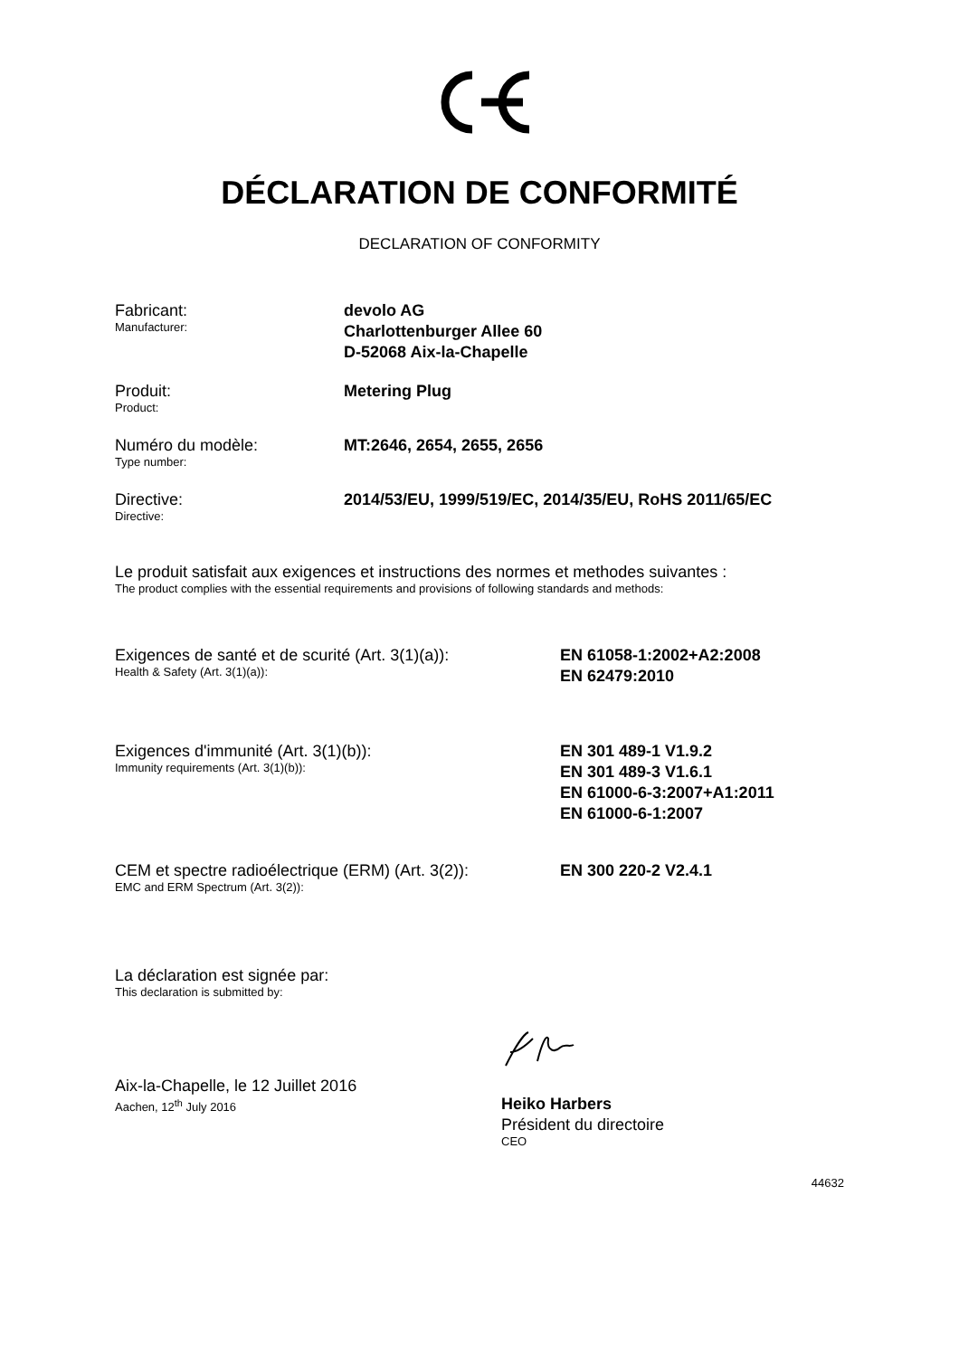DÉCLARATION DE CONFORMITÉ
DECLARATION OF CONFORMITY
Fabricant:
Manufacturer:
devolo AG
Charlottenburger Allee 60
D-52068 Aix-la-Chapelle
Produit:
Product:
Metering Plug
Numéro du modèle:
Type number:
MT:2646, 2654, 2655, 2656
Directive:
Directive:
2014/53/EU, 1999/519/EC, 2014/35/EU, RoHS 2011/65/EC
Le produit satisfait aux exigences et instructions des normes et methodes suivantes :
The product complies with the essential requirements and provisions of following standards and methods:
Exigences de santé et de scurité (Art. 3(1)(a)):
Health & Safety (Art. 3(1)(a)):
EN 61058-1:2002+A2:2008
EN 62479:2010
Exigences d'immunité (Art. 3(1)(b)):
Immunity requirements (Art. 3(1)(b)):
EN 301 489-1 V1.9.2
EN 301 489-3 V1.6.1
EN 61000-6-3:2007+A1:2011
EN 61000-6-1:2007
CEM et spectre radioélectrique (ERM) (Art. 3(2)):
EMC and ERM Spectrum (Art. 3(2)):
EN 300 220-2 V2.4.1
La déclaration est signée par:
This declaration is submitted by:
Aix-la-Chapelle, le 12 Juillet 2016
Aachen, 12<sup>th</sup> July 2016
Heiko Harbers
Président du directoire
CEO
44632